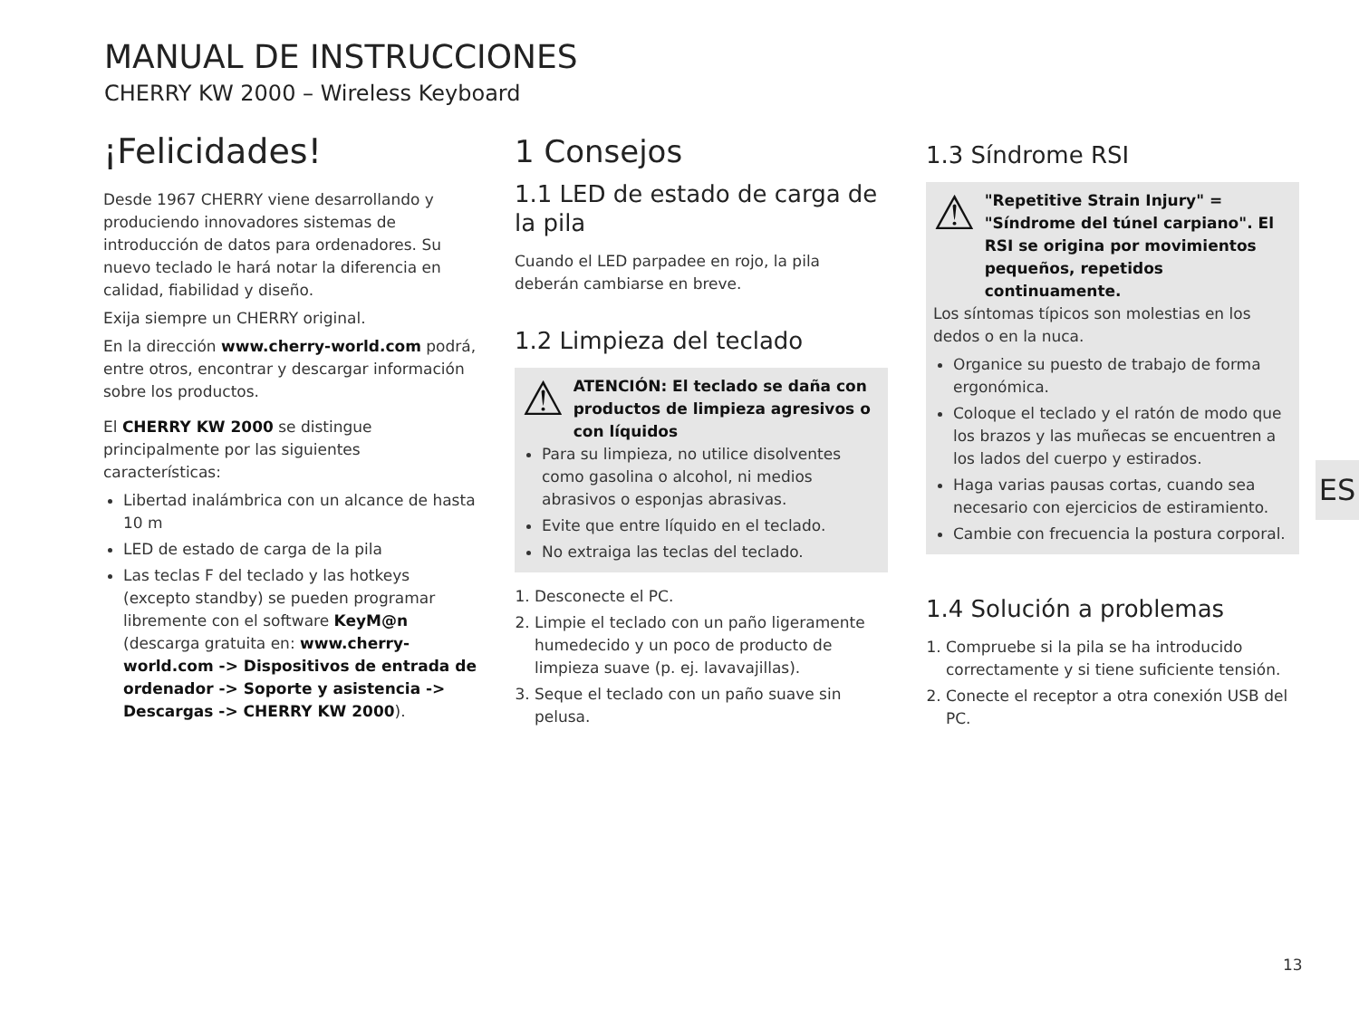MANUAL DE INSTRUCCIONES
CHERRY KW 2000 – Wireless Keyboard
¡Felicidades!
Desde 1967 CHERRY viene desarrollando y produciendo innovadores sistemas de introducción de datos para ordenadores. Su nuevo teclado le hará notar la diferencia en calidad, fiabilidad y diseño.
Exija siempre un CHERRY original.
En la dirección www.cherry-world.com podrá, entre otros, encontrar y descargar información sobre los productos.
El CHERRY KW 2000 se distingue principalmente por las siguientes características:
Libertad inalámbrica con un alcance de hasta 10 m
LED de estado de carga de la pila
Las teclas F del teclado y las hotkeys (excepto standby) se pueden programar libremente con el software KeyM@n (descarga gratuita en: www.cherry-world.com -> Dispositivos de entrada de ordenador -> Soporte y asistencia -> Descargas -> CHERRY KW 2000).
1 Consejos
1.1 LED de estado de carga de la pila
Cuando el LED parpadee en rojo, la pila deberán cambiarse en breve.
1.2 Limpieza del teclado
⚠ ATENCIÓN: El teclado se daña con productos de limpieza agresivos o con líquidos
Para su limpieza, no utilice disolventes como gasolina o alcohol, ni medios abrasivos o esponjas abrasivas.
Evite que entre líquido en el teclado.
No extraiga las teclas del teclado.
1. Desconecte el PC.
2. Limpie el teclado con un paño ligeramente humedecido y un poco de producto de limpieza suave (p. ej. lavavajillas).
3. Seque el teclado con un paño suave sin pelusa.
1.3 Síndrome RSI
⚠ "Repetitive Strain Injury" = "Síndrome del túnel carpiano". El RSI se origina por movimientos pequeños, repetidos continuamente.
Los síntomas típicos son molestias en los dedos o en la nuca.
Organice su puesto de trabajo de forma ergonómica.
Coloque el teclado y el ratón de modo que los brazos y las muñecas se encuentren a los lados del cuerpo y estirados.
Haga varias pausas cortas, cuando sea necesario con ejercicios de estiramiento.
Cambie con frecuencia la postura corporal.
1.4 Solución a problemas
1. Compruebe si la pila se ha introducido correctamente y si tiene suficiente tensión.
2. Conecte el receptor a otra conexión USB del PC.
ES
13